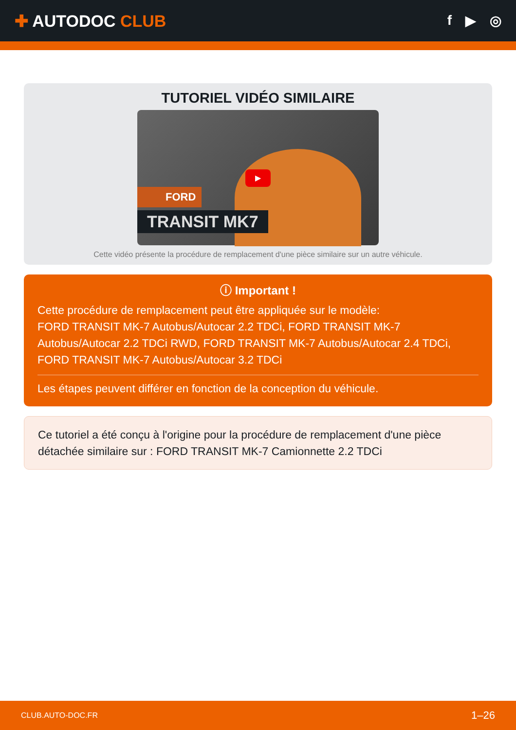✚ AUTODOC CLUB
f ▶ ◎
TUTORIEL VIDÉO SIMILAIRE
▶
FORD
TRANSIT MK7
Cette vidéo présente la procédure de remplacement d'une pièce similaire sur un autre véhicule.
ⓘ Important !
Cette procédure de remplacement peut être appliquée sur le modèle:
FORD TRANSIT MK-7 Autobus/Autocar 2.2 TDCi, FORD TRANSIT MK-7 Autobus/Autocar 2.2 TDCi RWD, FORD TRANSIT MK-7 Autobus/Autocar 2.4 TDCi, FORD TRANSIT MK-7 Autobus/Autocar 3.2 TDCi
Les étapes peuvent différer en fonction de la conception du véhicule.
Ce tutoriel a été conçu à l'origine pour la procédure de remplacement d'une pièce détachée similaire sur : FORD TRANSIT MK-7 Camionnette 2.2 TDCi
CLUB.AUTO-DOC.FR 1–26